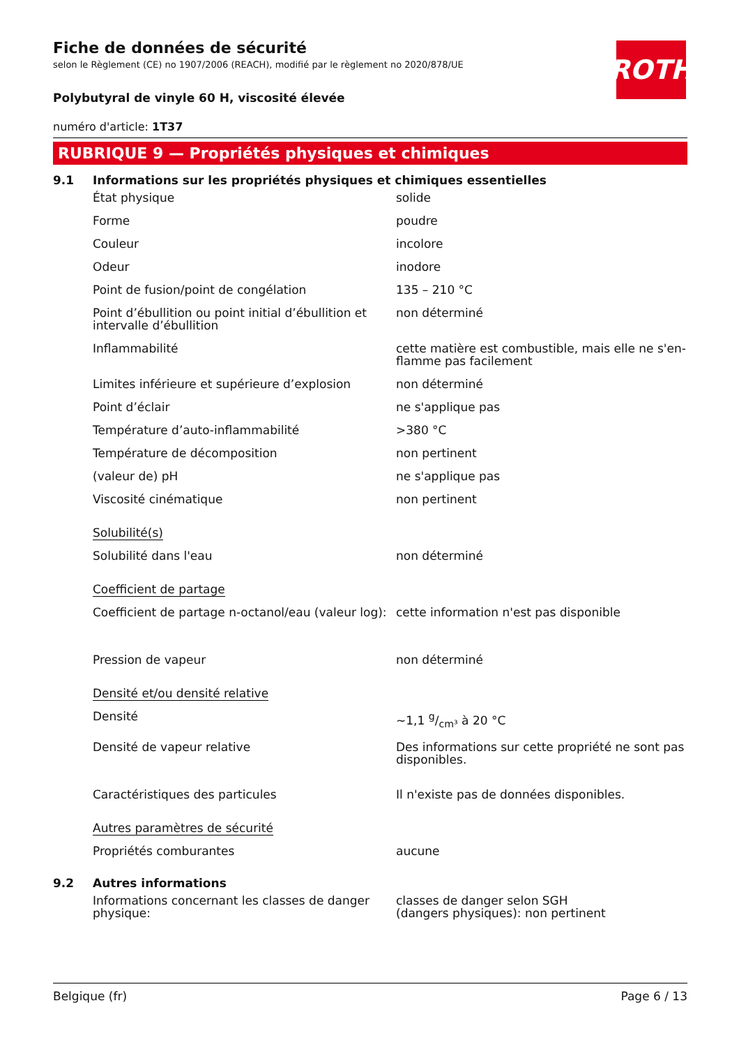ROTH
Fiche de données de sécurité
selon le Règlement (CE) no 1907/2006 (REACH), modifié par le règlement no 2020/878/UE
Polybutyral de vinyle 60 H, viscosité élevée
numéro d'article: 1T37
RUBRIQUE 9 — Propriétés physiques et chimiques
9.1 Informations sur les propriétés physiques et chimiques essentielles
| État physique | solide |
| Forme | poudre |
| Couleur | incolore |
| Odeur | inodore |
| Point de fusion/point de congélation | 135 – 210 °C |
| Point d’ébullition ou point initial d’ébullition et intervalle d’ébullition | non déterminé |
| Inflammabilité | cette matière est combustible, mais elle ne s'en­flamme pas facilement |
| Limites inférieure et supérieure d’explosion | non déterminé |
| Point d’éclair | ne s'applique pas |
| Température d’auto-inflammabilité | >380 °C |
| Température de décomposition | non pertinent |
| (valeur de) pH | ne s'applique pas |
| Viscosité cinématique | non pertinent |
| Solubilité(s) | |
| Solubilité dans l'eau | non déterminé |
| Coefficient de partage | |
| Coefficient de partage n-octanol/eau (valeur log): | cette information n'est pas disponible |
| Pression de vapeur | non déterminé |
| Densité et/ou densité relative | |
| Densité | ~1,1 g/cm³ à 20 °C |
| Densité de vapeur relative | Des informations sur cette propriété ne sont pas disponibles. |
| Caractéristiques des particules | Il n'existe pas de données disponibles. |
| Autres paramètres de sécurité | |
| Propriétés comburantes | aucune |
9.2 Autres informations
| Informations concernant les classes de danger physique: | classes de danger selon SGH (dangers physiques): non pertinent |
Belgique (fr) Page 6 / 13